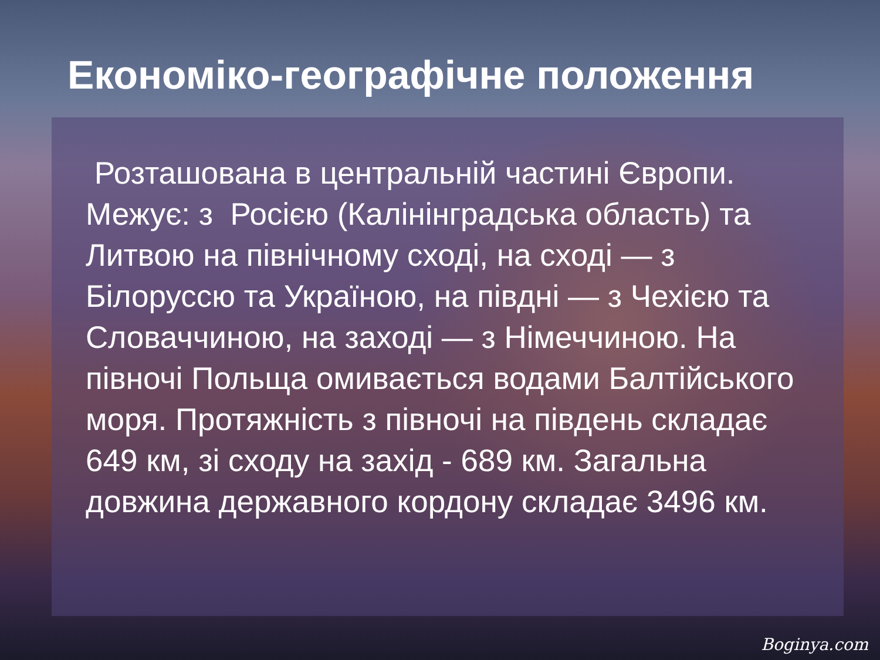Економіко-географічне положення
Розташована в центральній частині Європи. Межує: з Росією (Калінінградська область) та Литвою на північному сході, на сході — з Білоруссю та Україною, на півдні — з Чехією та Словаччиною, на заході — з Німеччиною. На півночі Польща омивається водами Балтійського моря. Протяжність з півночі на південь складає 649 км, зі сходу на захід - 689 км. Загальна довжина державного кордону складає 3496 км.
Boginya.com